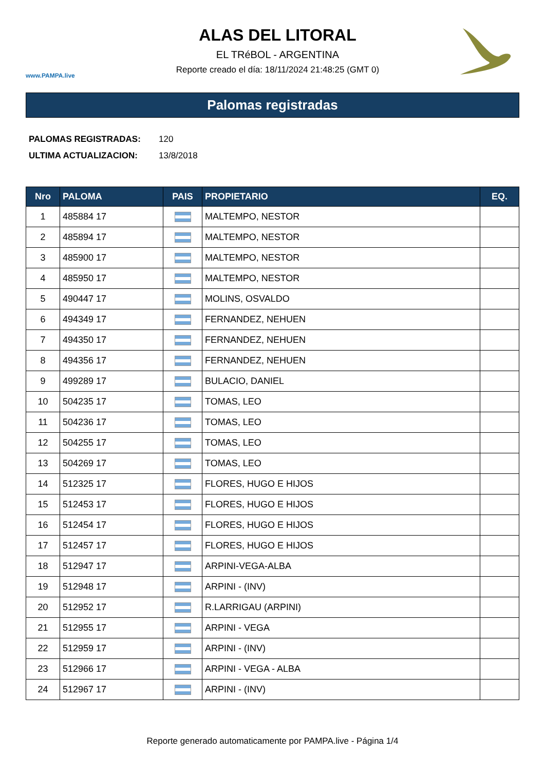www.PAMPA.live
ALAS DEL LITORAL
EL TRéBOL - ARGENTINA
Reporte creado el día: 18/11/2024 21:48:25 (GMT 0)
Palomas registradas
PALOMAS REGISTRADAS: 120
ULTIMA ACTUALIZACION: 13/8/2018
| Nro | PALOMA | PAIS | PROPIETARIO | EQ. |
| --- | --- | --- | --- | --- |
| 1 | 485884 17 | | MALTEMPO, NESTOR | |
| 2 | 485894 17 | | MALTEMPO, NESTOR | |
| 3 | 485900 17 | | MALTEMPO, NESTOR | |
| 4 | 485950 17 | | MALTEMPO, NESTOR | |
| 5 | 490447 17 | | MOLINS, OSVALDO | |
| 6 | 494349 17 | | FERNANDEZ, NEHUEN | |
| 7 | 494350 17 | | FERNANDEZ, NEHUEN | |
| 8 | 494356 17 | | FERNANDEZ, NEHUEN | |
| 9 | 499289 17 | | BULACIO, DANIEL | |
| 10 | 504235 17 | | TOMAS, LEO | |
| 11 | 504236 17 | | TOMAS, LEO | |
| 12 | 504255 17 | | TOMAS, LEO | |
| 13 | 504269 17 | | TOMAS, LEO | |
| 14 | 512325 17 | | FLORES, HUGO E HIJOS | |
| 15 | 512453 17 | | FLORES, HUGO E HIJOS | |
| 16 | 512454 17 | | FLORES, HUGO E HIJOS | |
| 17 | 512457 17 | | FLORES, HUGO E HIJOS | |
| 18 | 512947 17 | | ARPINI-VEGA-ALBA | |
| 19 | 512948 17 | | ARPINI - (INV) | |
| 20 | 512952 17 | | R.LARRIGAU (ARPINI) | |
| 21 | 512955 17 | | ARPINI - VEGA | |
| 22 | 512959 17 | | ARPINI - (INV) | |
| 23 | 512966 17 | | ARPINI - VEGA - ALBA | |
| 24 | 512967 17 | | ARPINI - (INV) | |
Reporte generado automaticamente por PAMPA.live - Página 1/4